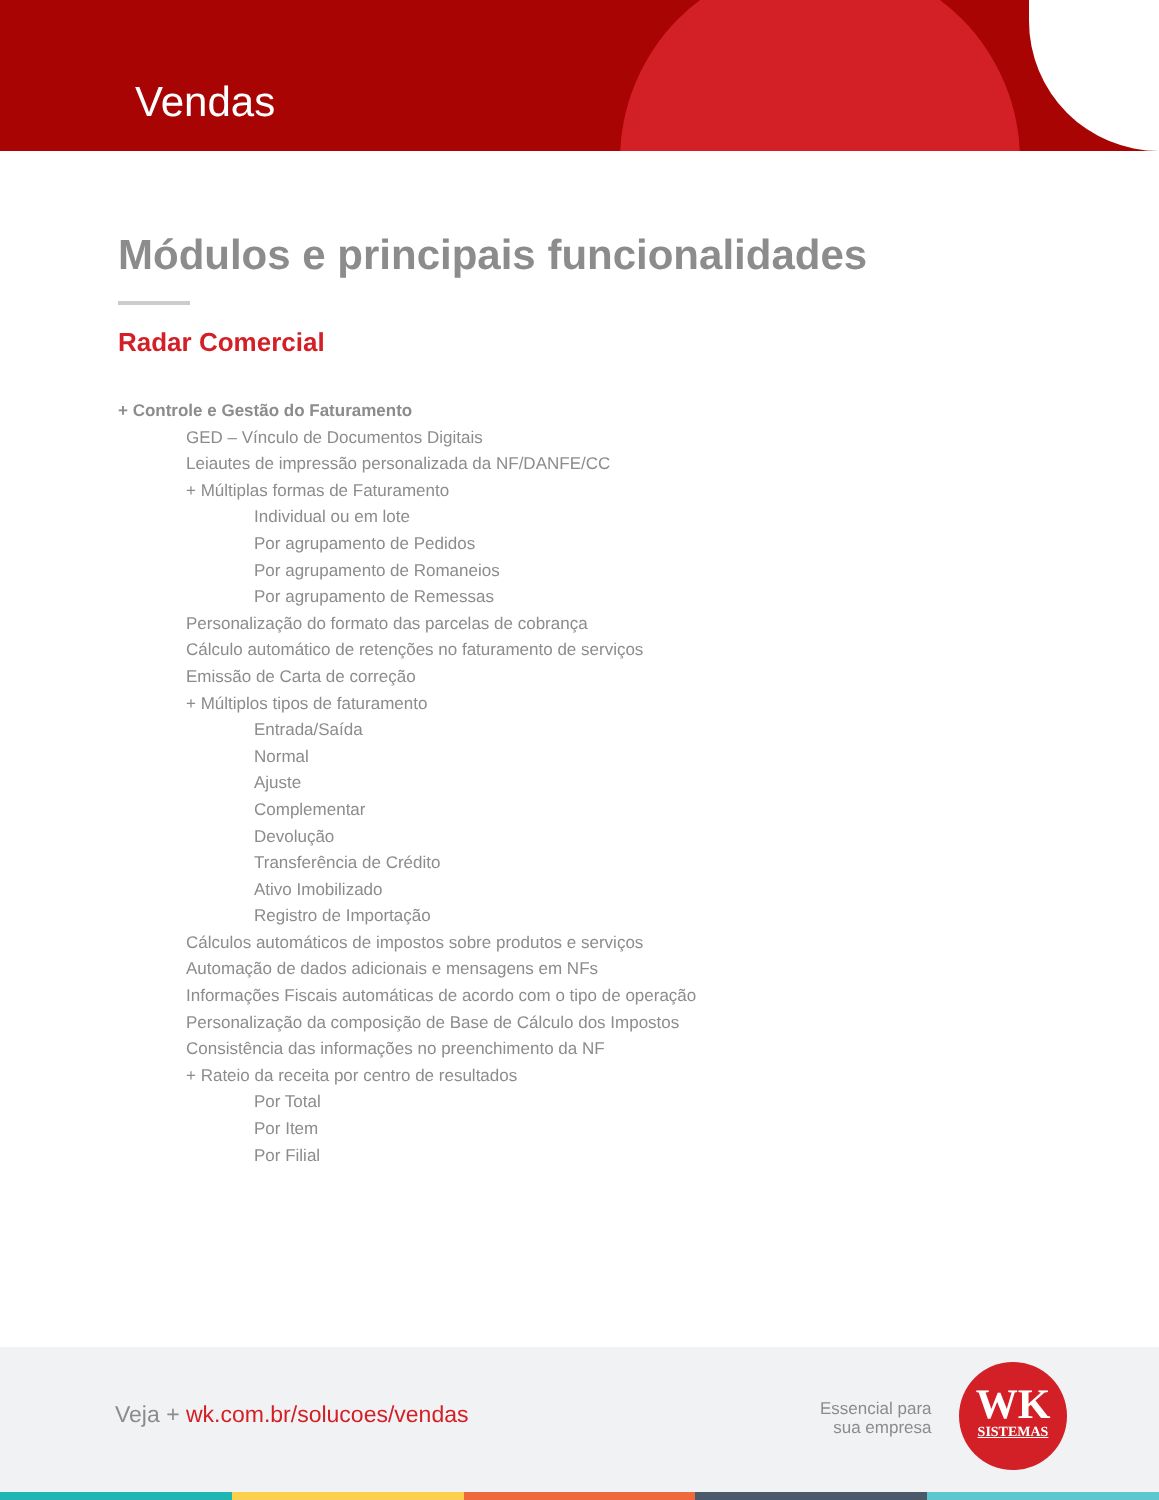Vendas
Módulos e principais funcionalidades
Radar Comercial
+ Controle e Gestão do Faturamento
GED – Vínculo de Documentos Digitais
Leiautes de impressão personalizada da NF/DANFE/CC
+ Múltiplas formas de Faturamento
Individual ou em lote
Por agrupamento de Pedidos
Por agrupamento de Romaneios
Por agrupamento de Remessas
Personalização do formato das parcelas de cobrança
Cálculo automático de retenções no faturamento de serviços
Emissão de Carta de correção
+ Múltiplos tipos de faturamento
Entrada/Saída
Normal
Ajuste
Complementar
Devolução
Transferência de Crédito
Ativo Imobilizado
Registro de Importação
Cálculos automáticos de impostos sobre produtos e serviços
Automação de dados adicionais e mensagens em NFs
Informações Fiscais automáticas de acordo com o tipo de operação
Personalização da composição de Base de Cálculo dos Impostos
Consistência das informações no preenchimento da NF
+ Rateio da receita por centro de resultados
Por Total
Por Item
Por Filial
Veja + wk.com.br/solucoes/vendas
Essencial para
sua empresa
WK
SISTEMAS